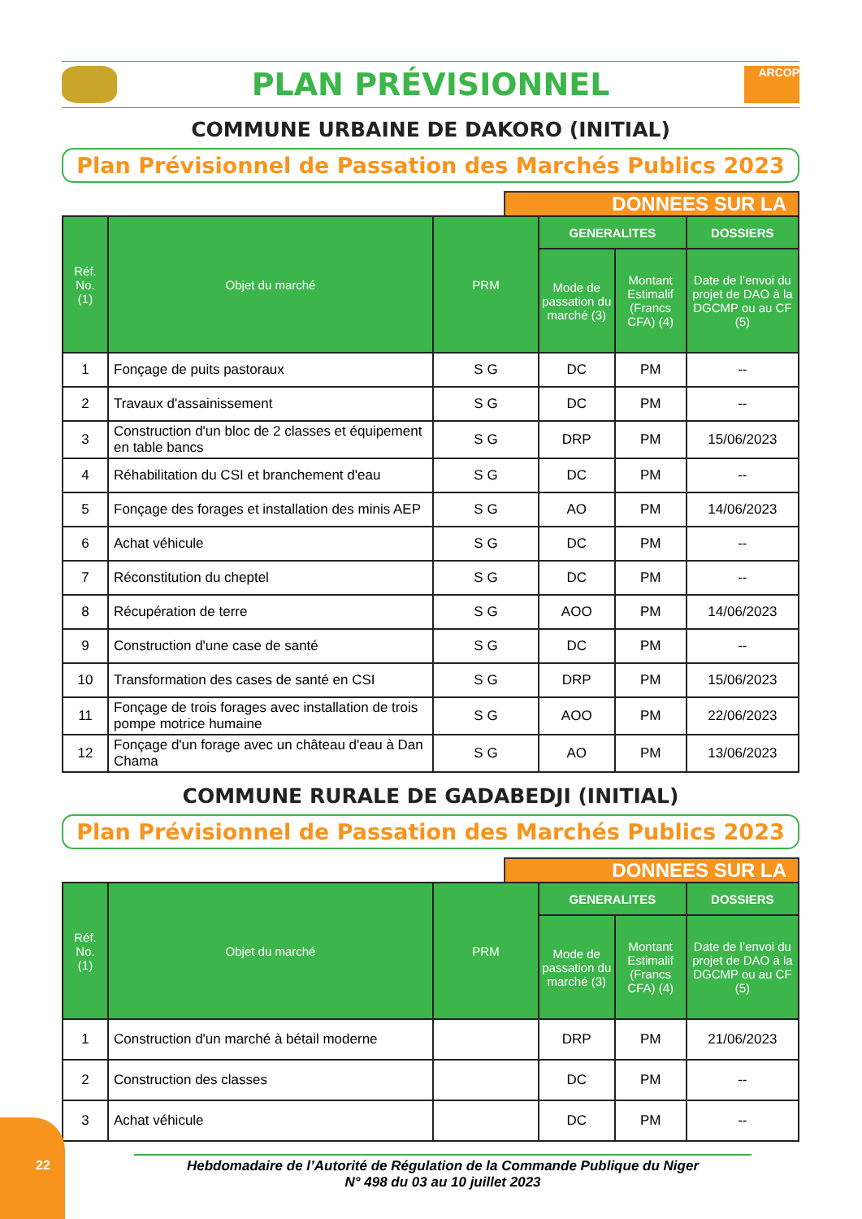PLAN PRÉVISIONNEL
ARCOP
COMMUNE URBAINE DE DAKORO (INITIAL)
Plan Prévisionnel de Passation des Marchés Publics 2023
DONNEES SUR LA
| Réf. No. (1) | Objet du marché | PRM | GENERALITES | | DOSSIERS |
| --- | --- | --- | --- | --- | --- |
| | | | Mode de passation du marché (3) | Montant Estimalif (Francs CFA) (4) | Date de l’envoi du projet de DAO à la DGCMP ou au CF (5) |
| 1 | Fonçage de puits pastoraux | S G | DC | PM | -- |
| 2 | Travaux d'assainissement | S G | DC | PM | -- |
| 3 | Construction d'un bloc de 2 classes et équipement en table bancs | S G | DRP | PM | 15/06/2023 |
| 4 | Réhabilitation du CSI et branchement d'eau | S G | DC | PM | -- |
| 5 | Fonçage des forages et installation des minis AEP | S G | AO | PM | 14/06/2023 |
| 6 | Achat véhicule | S G | DC | PM | -- |
| 7 | Réconstitution du cheptel | S G | DC | PM | -- |
| 8 | Récupération de terre | S G | AOO | PM | 14/06/2023 |
| 9 | Construction d'une case de santé | S G | DC | PM | -- |
| 10 | Transformation des cases de santé en CSI | S G | DRP | PM | 15/06/2023 |
| 11 | Fonçage de trois forages avec installation de trois pompe motrice humaine | S G | AOO | PM | 22/06/2023 |
| 12 | Fonçage d'un forage avec un château d'eau à Dan Chama | S G | AO | PM | 13/06/2023 |
COMMUNE RURALE DE GADABEDJI (INITIAL)
Plan Prévisionnel de Passation des Marchés Publics 2023
DONNEES SUR LA
| Réf. No. (1) | Objet du marché | PRM | GENERALITES | | DOSSIERS |
| --- | --- | --- | --- | --- | --- |
| | | | Mode de passation du marché (3) | Montant Estimalif (Francs CFA) (4) | Date de l’envoi du projet de DAO à la DGCMP ou au CF (5) |
| 1 | Construction d'un marché à bétail moderne | | DRP | PM | 21/06/2023 |
| 2 | Construction des classes | | DC | PM | -- |
| 3 | Achat véhicule | | DC | PM | -- |
22
Hebdomadaire de l’Autorité de Régulation de la Commande Publique du Niger
N° 498 du 03 au 10 juillet 2023